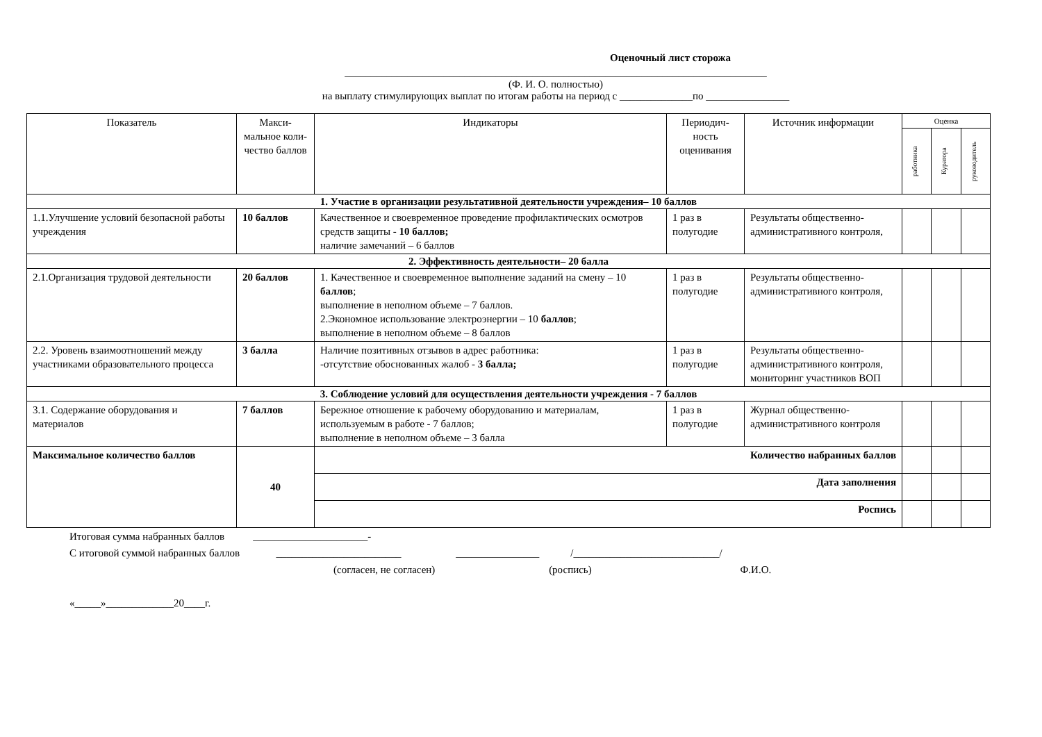Оценочный лист сторожа
_________________________________________________________________________________
(Ф. И. О. полностью)
на выплату стимулирующих выплат по итогам работы на период с ______________по ________________
| Показатель | Макси-мальное коли-чество баллов | Индикаторы | Периодич-ность оценивания | Источник информации | Оценка | | |
| --- | --- | --- | --- | --- | --- | --- | --- |
| | | | | | работника | Куратора | руководитель |
| 1. Участие в организации результативной деятельности учреждения– 10 баллов | | | | | | | |
| 1.1.Улучшение условий безопасной работы учреждения | 10 баллов | Качественное и своевременное проведение профилактических осмотров средств защиты - 10 баллов; наличие замечаний – 6 баллов | 1 раз в полугодие | Результаты общественно-административного контроля, | | | |
| 2. Эффективность деятельности– 20 балла | | | | | | | |
| 2.1.Организация трудовой деятельности | 20 баллов | 1. Качественное и своевременное выполнение заданий на смену – 10 баллов ; выполнение в неполном объеме – 7 баллов. 2.Экономное использование электроэнергии – 10 баллов ; выполнение в неполном объеме – 8 баллов | 1 раз в полугодие | Результаты общественно-административного контроля, | | | |
| 2.2. Уровень взаимоотношений между участниками образовательного процесса | 3 балла | Наличие позитивных отзывов в адрес работника: -отсутствие обоснованных жалоб - 3 балла; | 1 раз в полугодие | Результаты общественно-административного контроля, мониторинг участников ВОП | | | |
| 3. Соблюдение условий для осуществления деятельности учреждения - 7 баллов | | | | | | | |
| 3.1. Содержание оборудования и материалов | 7 баллов | Бережное отношение к рабочему оборудованию и материалам, используемым в работе - 7 баллов; выполнение в неполном объеме – 3 балла | 1 раз в полугодие | Журнал общественно-административного контроля | | | |
| Максимальное количество баллов | 40 | Количество набранных баллов | | | | | |
| | | Дата заполнения | | | | | |
| | | Роспись | | | | | |
Итоговая сумма набранных баллов ______________________-
С итоговой суммой набранных баллов ________________________ ________________ /____________________________/
(согласен, не согласен) (роспись) Ф.И.О.
«_____»_____________20____г.